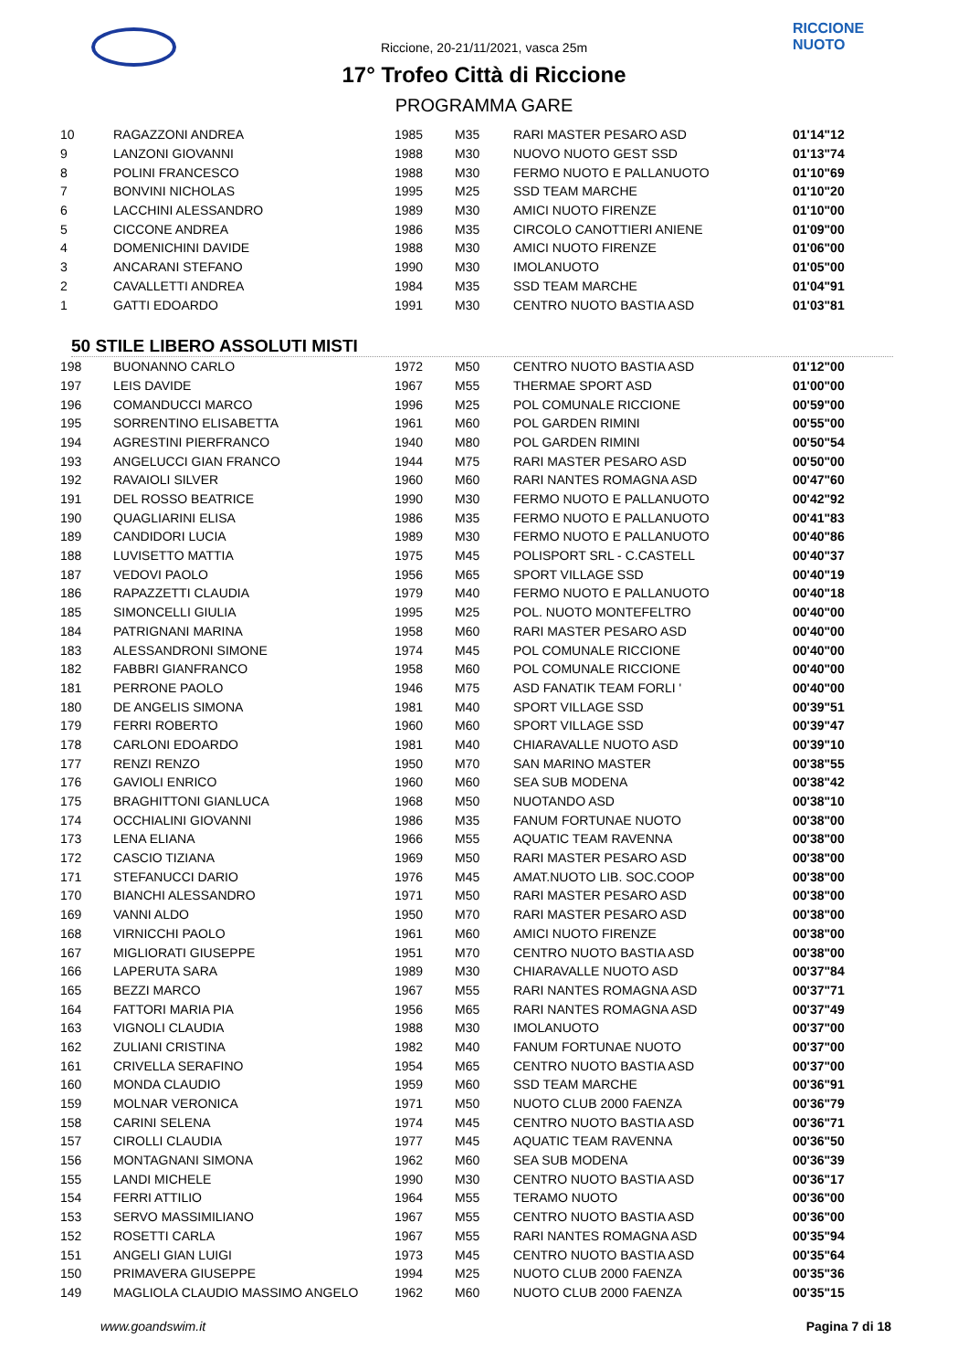RICCIONE
NUOTO
Riccione, 20-21/11/2021, vasca 25m
17° Trofeo Città di Riccione
PROGRAMMA GARE
| 10 | RAGAZZONI ANDREA | 1985 | M35 | RARI MASTER PESARO ASD | 01'14"12 |
| 9 | LANZONI GIOVANNI | 1988 | M30 | NUOVO NUOTO GEST SSD | 01'13"74 |
| 8 | POLINI FRANCESCO | 1988 | M30 | FERMO NUOTO E PALLANUOTO | 01'10"69 |
| 7 | BONVINI NICHOLAS | 1995 | M25 | SSD TEAM MARCHE | 01'10"20 |
| 6 | LACCHINI ALESSANDRO | 1989 | M30 | AMICI NUOTO FIRENZE | 01'10"00 |
| 5 | CICCONE ANDREA | 1986 | M35 | CIRCOLO CANOTTIERI ANIENE | 01'09"00 |
| 4 | DOMENICHINI DAVIDE | 1988 | M30 | AMICI NUOTO FIRENZE | 01'06"00 |
| 3 | ANCARANI STEFANO | 1990 | M30 | IMOLANUOTO | 01'05"00 |
| 2 | CAVALLETTI ANDREA | 1984 | M35 | SSD TEAM MARCHE | 01'04"91 |
| 1 | GATTI EDOARDO | 1991 | M30 | CENTRO NUOTO BASTIA ASD | 01'03"81 |
50 STILE LIBERO ASSOLUTI MISTI
| 198 | BUONANNO CARLO | 1972 | M50 | CENTRO NUOTO BASTIA ASD | 01'12"00 |
| 197 | LEIS DAVIDE | 1967 | M55 | THERMAE SPORT ASD | 01'00"00 |
| 196 | COMANDUCCI MARCO | 1996 | M25 | POL COMUNALE RICCIONE | 00'59"00 |
| 195 | SORRENTINO ELISABETTA | 1961 | M60 | POL GARDEN RIMINI | 00'55"00 |
| 194 | AGRESTINI PIERFRANCO | 1940 | M80 | POL GARDEN RIMINI | 00'50"54 |
| 193 | ANGELUCCI GIAN FRANCO | 1944 | M75 | RARI MASTER PESARO ASD | 00'50"00 |
| 192 | RAVAIOLI SILVER | 1960 | M60 | RARI NANTES ROMAGNA ASD | 00'47"60 |
| 191 | DEL ROSSO BEATRICE | 1990 | M30 | FERMO NUOTO E PALLANUOTO | 00'42"92 |
| 190 | QUAGLIARINI ELISA | 1986 | M35 | FERMO NUOTO E PALLANUOTO | 00'41"83 |
| 189 | CANDIDORI LUCIA | 1989 | M30 | FERMO NUOTO E PALLANUOTO | 00'40"86 |
| 188 | LUVISETTO MATTIA | 1975 | M45 | POLISPORT SRL - C.CASTELL | 00'40"37 |
| 187 | VEDOVI PAOLO | 1956 | M65 | SPORT VILLAGE SSD | 00'40"19 |
| 186 | RAPAZZETTI CLAUDIA | 1979 | M40 | FERMO NUOTO E PALLANUOTO | 00'40"18 |
| 185 | SIMONCELLI GIULIA | 1995 | M25 | POL. NUOTO MONTEFELTRO | 00'40"00 |
| 184 | PATRIGNANI MARINA | 1958 | M60 | RARI MASTER PESARO ASD | 00'40"00 |
| 183 | ALESSANDRONI SIMONE | 1974 | M45 | POL COMUNALE RICCIONE | 00'40"00 |
| 182 | FABBRI GIANFRANCO | 1958 | M60 | POL COMUNALE RICCIONE | 00'40"00 |
| 181 | PERRONE PAOLO | 1946 | M75 | ASD FANATIK TEAM FORLI ' | 00'40"00 |
| 180 | DE ANGELIS SIMONA | 1981 | M40 | SPORT VILLAGE SSD | 00'39"51 |
| 179 | FERRI ROBERTO | 1960 | M60 | SPORT VILLAGE SSD | 00'39"47 |
| 178 | CARLONI EDOARDO | 1981 | M40 | CHIARAVALLE NUOTO ASD | 00'39"10 |
| 177 | RENZI RENZO | 1950 | M70 | SAN MARINO MASTER | 00'38"55 |
| 176 | GAVIOLI ENRICO | 1960 | M60 | SEA SUB MODENA | 00'38"42 |
| 175 | BRAGHITTONI GIANLUCA | 1968 | M50 | NUOTANDO ASD | 00'38"10 |
| 174 | OCCHIALINI GIOVANNI | 1986 | M35 | FANUM FORTUNAE NUOTO | 00'38"00 |
| 173 | LENA ELIANA | 1966 | M55 | AQUATIC TEAM RAVENNA | 00'38"00 |
| 172 | CASCIO TIZIANA | 1969 | M50 | RARI MASTER PESARO ASD | 00'38"00 |
| 171 | STEFANUCCI DARIO | 1976 | M45 | AMAT.NUOTO LIB. SOC.COOP | 00'38"00 |
| 170 | BIANCHI ALESSANDRO | 1971 | M50 | RARI MASTER PESARO ASD | 00'38"00 |
| 169 | VANNI ALDO | 1950 | M70 | RARI MASTER PESARO ASD | 00'38"00 |
| 168 | VIRNICCHI PAOLO | 1961 | M60 | AMICI NUOTO FIRENZE | 00'38"00 |
| 167 | MIGLIORATI GIUSEPPE | 1951 | M70 | CENTRO NUOTO BASTIA ASD | 00'38"00 |
| 166 | LAPERUTA SARA | 1989 | M30 | CHIARAVALLE NUOTO ASD | 00'37"84 |
| 165 | BEZZI MARCO | 1967 | M55 | RARI NANTES ROMAGNA ASD | 00'37"71 |
| 164 | FATTORI MARIA PIA | 1956 | M65 | RARI NANTES ROMAGNA ASD | 00'37"49 |
| 163 | VIGNOLI CLAUDIA | 1988 | M30 | IMOLANUOTO | 00'37"00 |
| 162 | ZULIANI CRISTINA | 1982 | M40 | FANUM FORTUNAE NUOTO | 00'37"00 |
| 161 | CRIVELLA SERAFINO | 1954 | M65 | CENTRO NUOTO BASTIA ASD | 00'37"00 |
| 160 | MONDA CLAUDIO | 1959 | M60 | SSD TEAM MARCHE | 00'36"91 |
| 159 | MOLNAR VERONICA | 1971 | M50 | NUOTO CLUB 2000 FAENZA | 00'36"79 |
| 158 | CARINI SELENA | 1974 | M45 | CENTRO NUOTO BASTIA ASD | 00'36"71 |
| 157 | CIROLLI CLAUDIA | 1977 | M45 | AQUATIC TEAM RAVENNA | 00'36"50 |
| 156 | MONTAGNANI SIMONA | 1962 | M60 | SEA SUB MODENA | 00'36"39 |
| 155 | LANDI MICHELE | 1990 | M30 | CENTRO NUOTO BASTIA ASD | 00'36"17 |
| 154 | FERRI ATTILIO | 1964 | M55 | TERAMO NUOTO | 00'36"00 |
| 153 | SERVO MASSIMILIANO | 1967 | M55 | CENTRO NUOTO BASTIA ASD | 00'36"00 |
| 152 | ROSETTI CARLA | 1967 | M55 | RARI NANTES ROMAGNA ASD | 00'35"94 |
| 151 | ANGELI GIAN LUIGI | 1973 | M45 | CENTRO NUOTO BASTIA ASD | 00'35"64 |
| 150 | PRIMAVERA GIUSEPPE | 1994 | M25 | NUOTO CLUB 2000 FAENZA | 00'35"36 |
| 149 | MAGLIOLA CLAUDIO MASSIMO ANGELO | 1962 | M60 | NUOTO CLUB 2000 FAENZA | 00'35"15 |
www.goandswim.it Pagina 7 di 18